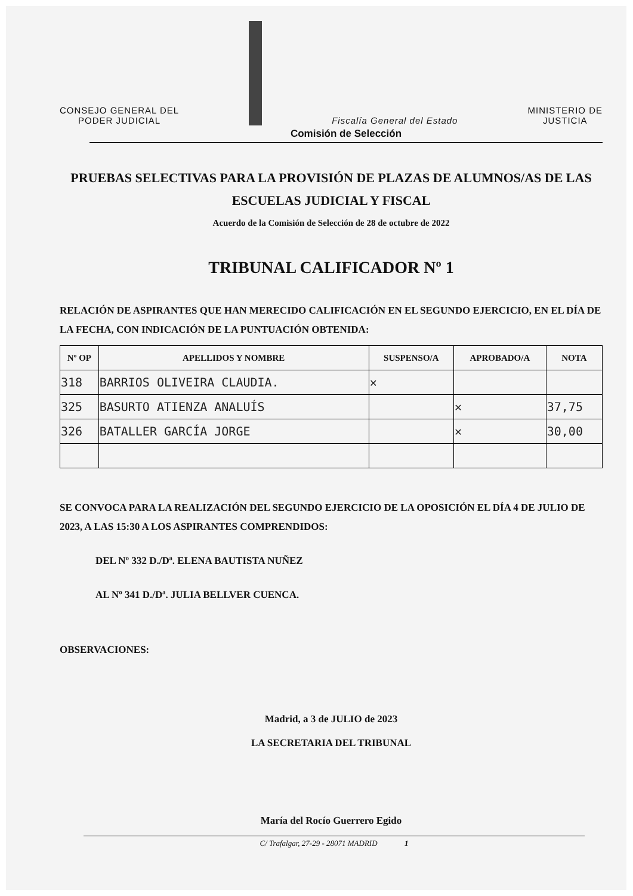CONSEJO GENERAL DEL
PODER JUDICIAL
Fiscalía General del Estado
MINISTERIO DE
JUSTICIA
Comisión de Selección
PRUEBAS SELECTIVAS PARA LA PROVISIÓN DE PLAZAS DE ALUMNOS/AS DE LAS ESCUELAS JUDICIAL Y FISCAL
Acuerdo de la Comisión de Selección de 28 de octubre de 2022
TRIBUNAL CALIFICADOR Nº 1
RELACIÓN DE ASPIRANTES QUE HAN MERECIDO CALIFICACIÓN EN EL SEGUNDO EJERCICIO, EN EL DÍA DE LA FECHA, CON INDICACIÓN DE LA PUNTUACIÓN OBTENIDA:
| Nº OP | APELLIDOS Y NOMBRE | SUSPENSO/A | APROBADO/A | NOTA |
| --- | --- | --- | --- | --- |
| 318 | BARRIOS OLIVEIRA CLAUDIA. | ✕ | | |
| 325 | BASURTO ATIENZA ANALUÍS | | ✕ | 37,75 |
| 326 | BATALLER GARCÍA JORGE | | ✕ | 30,00 |
SE CONVOCA PARA LA REALIZACIÓN DEL SEGUNDO EJERCICIO DE LA OPOSICIÓN EL DÍA 4 DE JULIO DE 2023, A LAS 15:30 A LOS ASPIRANTES COMPRENDIDOS:
DEL Nº 332 D./Dª. ELENA BAUTISTA NUÑEZ
AL Nº 341 D./Dª. JULIA BELLVER CUENCA.
OBSERVACIONES:
Madrid, a 3 de JULIO de 2023
LA SECRETARIA DEL TRIBUNAL
María del Rocío Guerrero Egido
C/ Trafalgar, 27-29 - 28071 MADRID 1